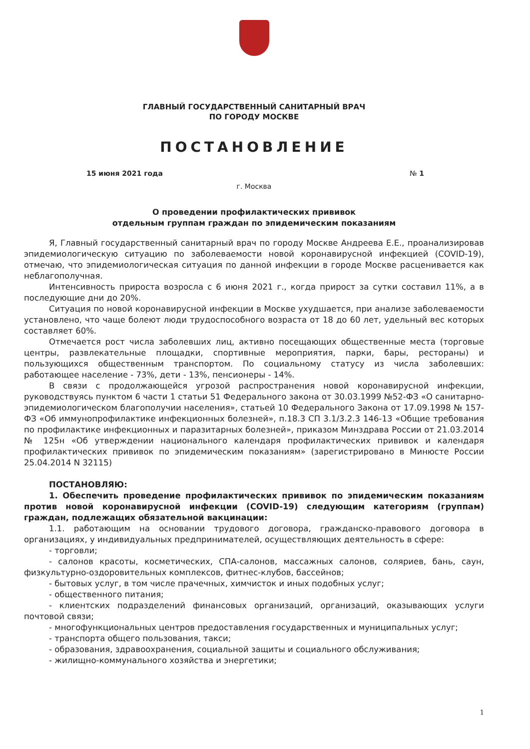ГЛАВНЫЙ ГОСУДАРСТВЕННЫЙ САНИТАРНЫЙ ВРАЧ
ПО ГОРОДУ МОСКВЕ
ПОСТАНОВЛЕНИЕ
15 июня 2021 года № 1
г. Москва
О проведении профилактических прививок
отдельным группам граждан по эпидемическим показаниям
Я, Главный государственный санитарный врач по городу Москве Андреева Е.Е., проанализировав эпидемиологическую ситуацию по заболеваемости новой коронавирусной инфекцией (COVID-19), отмечаю, что эпидемиологическая ситуация по данной инфекции в городе Москве расценивается как неблагополучная.
Интенсивность прироста возросла с 6 июня 2021 г., когда прирост за сутки составил 11%, а в последующие дни до 20%.
Ситуация по новой коронавирусной инфекции в Москве ухудшается, при анализе заболеваемости установлено, что чаще болеют люди трудоспособного возраста от 18 до 60 лет, удельный вес которых составляет 60%.
Отмечается рост числа заболевших лиц, активно посещающих общественные места (торговые центры, развлекательные площадки, спортивные мероприятия, парки, бары, рестораны) и пользующихся общественным транспортом. По социальному статусу из числа заболевших: работающее население - 73%, дети - 13%, пенсионеры - 14%.
В связи с продолжающейся угрозой распространения новой коронавирусной инфекции, руководствуясь пунктом 6 части 1 статьи 51 Федерального закона от 30.03.1999 №52-ФЗ «О санитарно-эпидемиологическом благополучии населения», статьей 10 Федерального Закона от 17.09.1998 № 157-ФЗ «Об иммунопрофилактике инфекционных болезней», п.18.3 СП 3.1/3.2.3 146-13 «Общие требования по профилактике инфекционных и паразитарных болезней», приказом Минздрава России от 21.03.2014 № 125н «Об утверждении национального календаря профилактических прививок и календаря профилактических прививок по эпидемическим показаниям» (зарегистрировано в Минюсте России 25.04.2014 N 32115)
ПОСТАНОВЛЯЮ:
1. Обеспечить проведение профилактических прививок по эпидемическим показаниям против новой коронавирусной инфекции (COVID-19) следующим категориям (группам) граждан, подлежащих обязательной вакцинации:
1.1. работающим на основании трудового договора, гражданско-правового договора в организациях, у индивидуальных предпринимателей, осуществляющих деятельность в сфере:
- торговли;
- салонов красоты, косметических, СПА-салонов, массажных салонов, соляриев, бань, саун, физкультурно-оздоровительных комплексов, фитнес-клубов, бассейнов;
- бытовых услуг, в том числе прачечных, химчисток и иных подобных услуг;
- общественного питания;
- клиентских подразделений финансовых организаций, организаций, оказывающих услуги почтовой связи;
- многофункциональных центров предоставления государственных и муниципальных услуг;
- транспорта общего пользования, такси;
- образования, здравоохранения, социальной защиты и социального обслуживания;
- жилищно-коммунального хозяйства и энергетики;
1